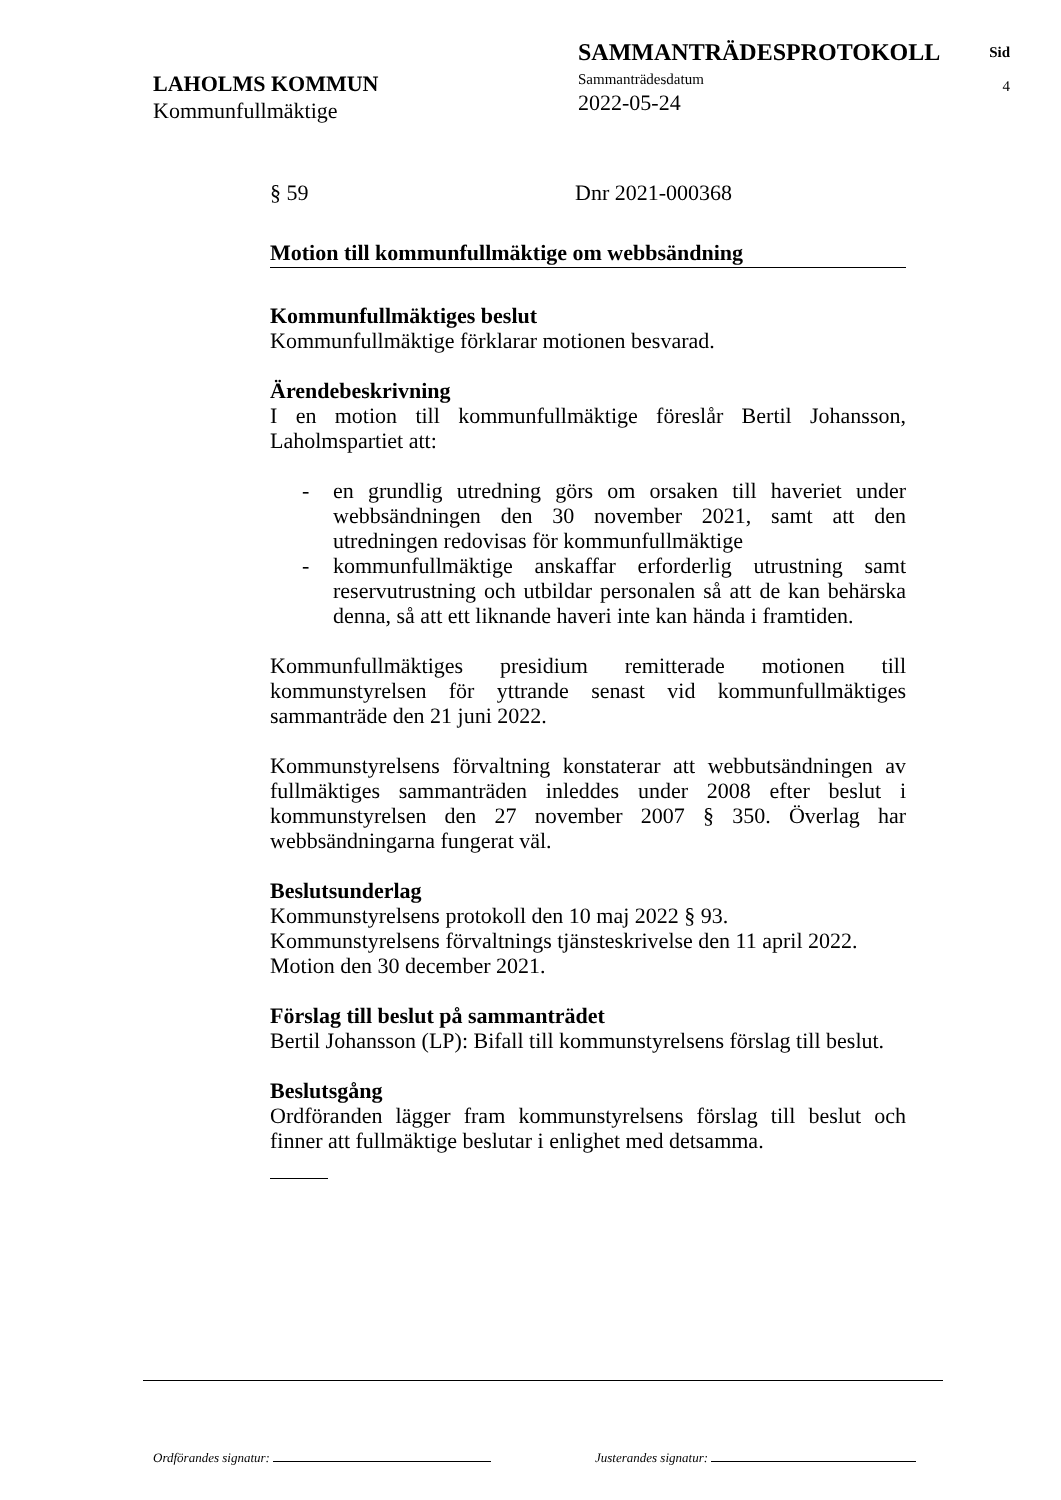SAMMANTRÄDESPROTOKOLL
Sammanträdesdatum
2022-05-24
Sid
4
LAHOLMS KOMMUN
Kommunfullmäktige
§ 59 Dnr 2021-000368
Motion till kommunfullmäktige om webbsändning
Kommunfullmäktiges beslut
Kommunfullmäktige förklarar motionen besvarad.
Ärendebeskrivning
I en motion till kommunfullmäktige föreslår Bertil Johansson, Laholmspartiet att:
- en grundlig utredning görs om orsaken till haveriet under webbsändningen den 30 november 2021, samt att den utredningen redovisas för kommunfullmäktige
- kommunfullmäktige anskaffar erforderlig utrustning samt reservutrustning och utbildar personalen så att de kan behärska denna, så att ett liknande haveri inte kan hända i framtiden.
Kommunfullmäktiges presidium remitterade motionen till kommunstyrelsen för yttrande senast vid kommunfullmäktiges sammanträde den 21 juni 2022.
Kommunstyrelsens förvaltning konstaterar att webbutsändningen av fullmäktiges sammanträden inleddes under 2008 efter beslut i kommunstyrelsen den 27 november 2007 § 350. Överlag har webbsändningarna fungerat väl.
Beslutsunderlag
Kommunstyrelsens protokoll den 10 maj 2022 § 93.
Kommunstyrelsens förvaltnings tjänsteskrivelse den 11 april 2022.
Motion den 30 december 2021.
Förslag till beslut på sammanträdet
Bertil Johansson (LP): Bifall till kommunstyrelsens förslag till beslut.
Beslutsgång
Ordföranden lägger fram kommunstyrelsens förslag till beslut och finner att fullmäktige beslutar i enlighet med detsamma.
Ordförandes signatur: Justerandes signatur: